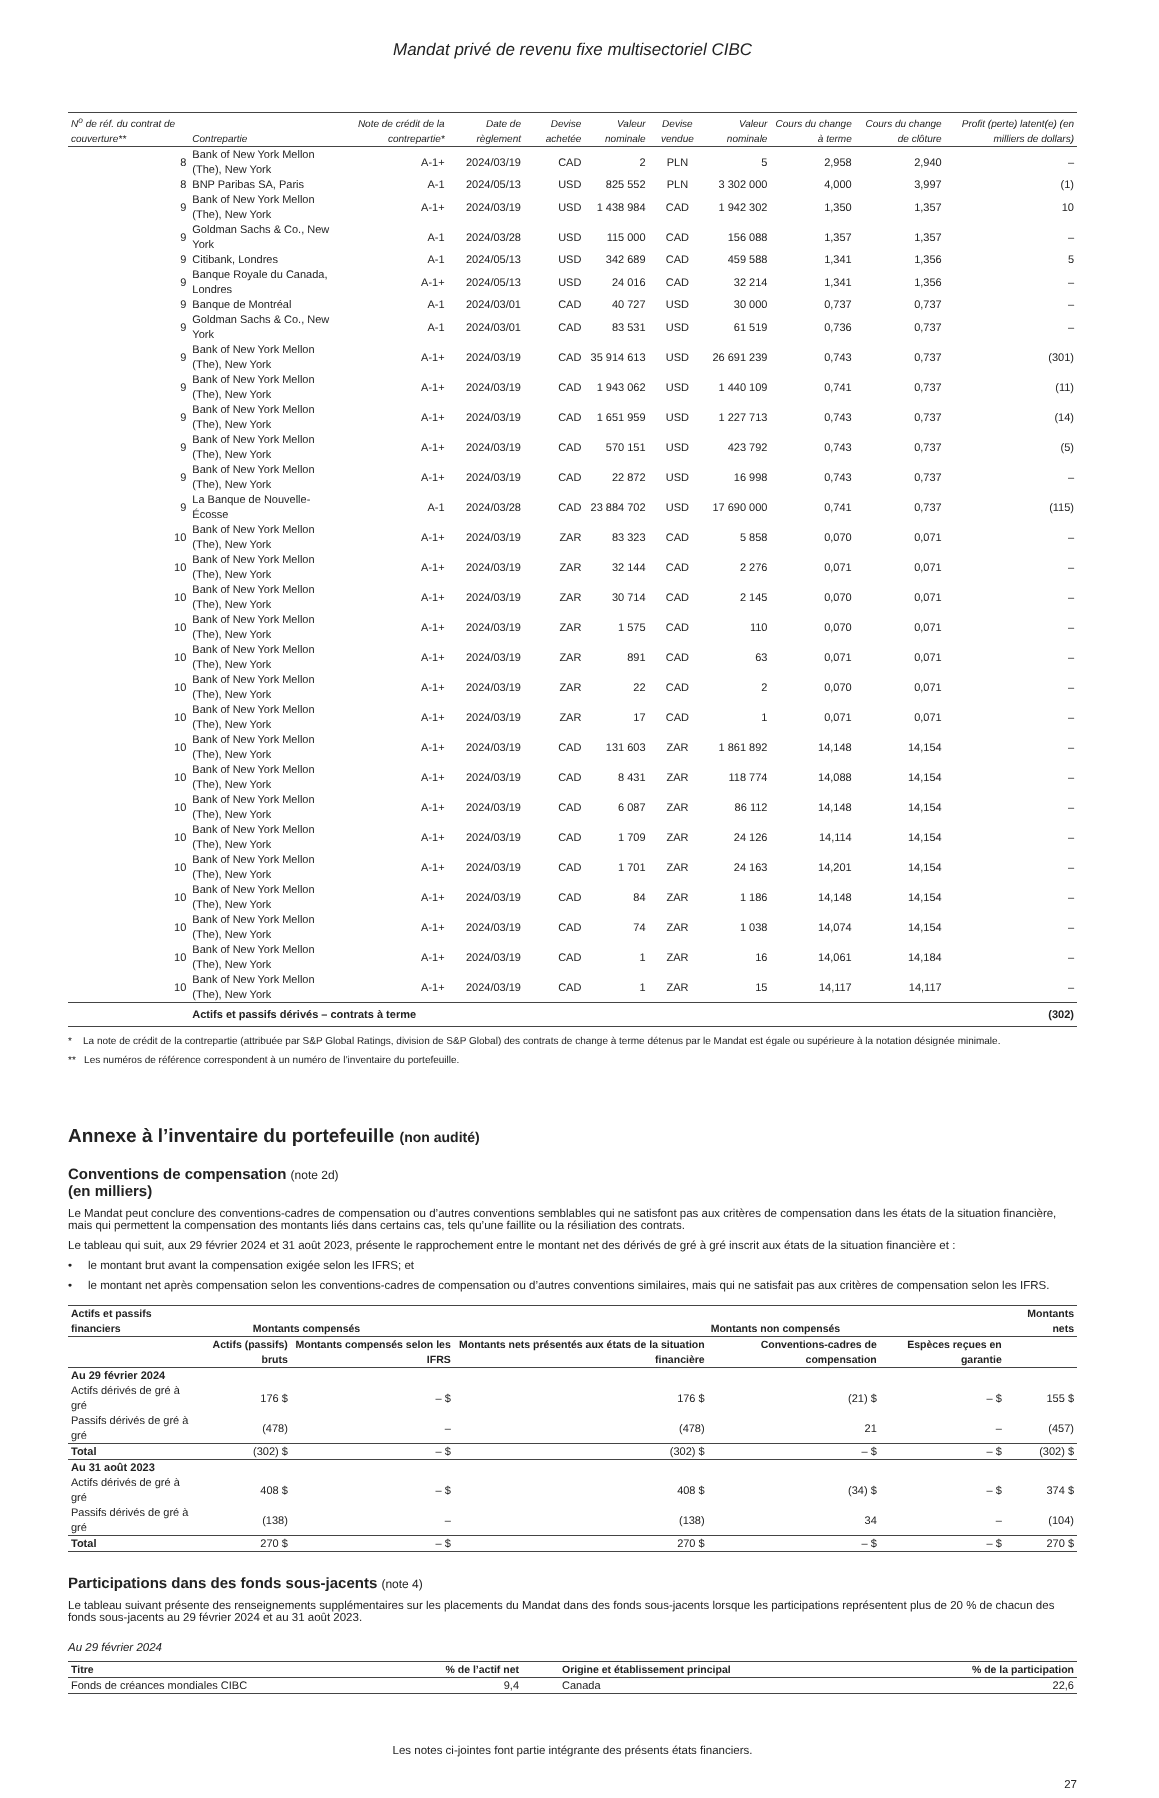Mandat privé de revenu fixe multisectoriel CIBC
| N<sup>o</sup> de réf. du contrat de couverture** | Contrepartie | Note de crédit de la contrepartie* | Date de règlement | Devise achetée | Valeur nominale | Devise vendue | Valeur nominale | Cours du change à terme | Cours du change de clôture | Profit (perte) latent(e) (en milliers de dollars) |
| --- | --- | --- | --- | --- | --- | --- | --- | --- | --- | --- |
| 8 | Bank of New York Mellon (The), New York | A-1+ | 2024/03/19 | CAD | 2 | PLN | 5 | 2,958 | 2,940 | – |
| 8 | BNP Paribas SA, Paris | A-1 | 2024/05/13 | USD | 825 552 | PLN | 3 302 000 | 4,000 | 3,997 | (1) |
| 9 | Bank of New York Mellon (The), New York | A-1+ | 2024/03/19 | USD | 1 438 984 | CAD | 1 942 302 | 1,350 | 1,357 | 10 |
| 9 | Goldman Sachs & Co., New York | A-1 | 2024/03/28 | USD | 115 000 | CAD | 156 088 | 1,357 | 1,357 | – |
| 9 | Citibank, Londres | A-1 | 2024/05/13 | USD | 342 689 | CAD | 459 588 | 1,341 | 1,356 | 5 |
| 9 | Banque Royale du Canada, Londres | A-1+ | 2024/05/13 | USD | 24 016 | CAD | 32 214 | 1,341 | 1,356 | – |
| 9 | Banque de Montréal | A-1 | 2024/03/01 | CAD | 40 727 | USD | 30 000 | 0,737 | 0,737 | – |
| 9 | Goldman Sachs & Co., New York | A-1 | 2024/03/01 | CAD | 83 531 | USD | 61 519 | 0,736 | 0,737 | – |
| 9 | Bank of New York Mellon (The), New York | A-1+ | 2024/03/19 | CAD | 35 914 613 | USD | 26 691 239 | 0,743 | 0,737 | (301) |
| 9 | Bank of New York Mellon (The), New York | A-1+ | 2024/03/19 | CAD | 1 943 062 | USD | 1 440 109 | 0,741 | 0,737 | (11) |
| 9 | Bank of New York Mellon (The), New York | A-1+ | 2024/03/19 | CAD | 1 651 959 | USD | 1 227 713 | 0,743 | 0,737 | (14) |
| 9 | Bank of New York Mellon (The), New York | A-1+ | 2024/03/19 | CAD | 570 151 | USD | 423 792 | 0,743 | 0,737 | (5) |
| 9 | Bank of New York Mellon (The), New York | A-1+ | 2024/03/19 | CAD | 22 872 | USD | 16 998 | 0,743 | 0,737 | – |
| 9 | La Banque de Nouvelle-Écosse | A-1 | 2024/03/28 | CAD | 23 884 702 | USD | 17 690 000 | 0,741 | 0,737 | (115) |
| 10 | Bank of New York Mellon (The), New York | A-1+ | 2024/03/19 | ZAR | 83 323 | CAD | 5 858 | 0,070 | 0,071 | – |
| 10 | Bank of New York Mellon (The), New York | A-1+ | 2024/03/19 | ZAR | 32 144 | CAD | 2 276 | 0,071 | 0,071 | – |
| 10 | Bank of New York Mellon (The), New York | A-1+ | 2024/03/19 | ZAR | 30 714 | CAD | 2 145 | 0,070 | 0,071 | – |
| 10 | Bank of New York Mellon (The), New York | A-1+ | 2024/03/19 | ZAR | 1 575 | CAD | 110 | 0,070 | 0,071 | – |
| 10 | Bank of New York Mellon (The), New York | A-1+ | 2024/03/19 | ZAR | 891 | CAD | 63 | 0,071 | 0,071 | – |
| 10 | Bank of New York Mellon (The), New York | A-1+ | 2024/03/19 | ZAR | 22 | CAD | 2 | 0,070 | 0,071 | – |
| 10 | Bank of New York Mellon (The), New York | A-1+ | 2024/03/19 | ZAR | 17 | CAD | 1 | 0,071 | 0,071 | – |
| 10 | Bank of New York Mellon (The), New York | A-1+ | 2024/03/19 | CAD | 131 603 | ZAR | 1 861 892 | 14,148 | 14,154 | – |
| 10 | Bank of New York Mellon (The), New York | A-1+ | 2024/03/19 | CAD | 8 431 | ZAR | 118 774 | 14,088 | 14,154 | – |
| 10 | Bank of New York Mellon (The), New York | A-1+ | 2024/03/19 | CAD | 6 087 | ZAR | 86 112 | 14,148 | 14,154 | – |
| 10 | Bank of New York Mellon (The), New York | A-1+ | 2024/03/19 | CAD | 1 709 | ZAR | 24 126 | 14,114 | 14,154 | – |
| 10 | Bank of New York Mellon (The), New York | A-1+ | 2024/03/19 | CAD | 1 701 | ZAR | 24 163 | 14,201 | 14,154 | – |
| 10 | Bank of New York Mellon (The), New York | A-1+ | 2024/03/19 | CAD | 84 | ZAR | 1 186 | 14,148 | 14,154 | – |
| 10 | Bank of New York Mellon (The), New York | A-1+ | 2024/03/19 | CAD | 74 | ZAR | 1 038 | 14,074 | 14,154 | – |
| 10 | Bank of New York Mellon (The), New York | A-1+ | 2024/03/19 | CAD | 1 | ZAR | 16 | 14,061 | 14,184 | – |
| 10 | Bank of New York Mellon (The), New York | A-1+ | 2024/03/19 | CAD | 1 | ZAR | 15 | 14,117 | 14,117 | – |
| | Actifs et passifs dérivés – contrats à terme | | | | | | | | | (302) |
* La note de crédit de la contrepartie (attribuée par S&P Global Ratings, division de S&P Global) des contrats de change à terme détenus par le Mandat est égale ou supérieure à la notation désignée minimale.
** Les numéros de référence correspondent à un numéro de l’inventaire du portefeuille.
Annexe à l’inventaire du portefeuille (non audité)
Conventions de compensation (note 2d)
(en milliers)
Le Mandat peut conclure des conventions-cadres de compensation ou d’autres conventions semblables qui ne satisfont pas aux critères de compensation dans les états de la situation financière, mais qui permettent la compensation des montants liés dans certains cas, tels qu’une faillite ou la résiliation des contrats.
Le tableau qui suit, aux 29 février 2024 et 31 août 2023, présente le rapprochement entre le montant net des dérivés de gré à gré inscrit aux états de la situation financière et :
• le montant brut avant la compensation exigée selon les IFRS; et
• le montant net après compensation selon les conventions-cadres de compensation ou d’autres conventions similaires, mais qui ne satisfait pas aux critères de compensation selon les IFRS.
| Actifs et passifs financiers | Montants compensés | | | Montants non compensés | | Montants nets |
| --- | --- | --- | --- | --- | --- | --- |
| | Actifs (passifs) bruts | Montants compensés selon les IFRS | Montants nets présentés aux états de la situation financière | Conventions-cadres de compensation | Espèces reçues en garantie | |
| Au 29 février 2024 | | | | | | |
| Actifs dérivés de gré à gré | 176 $ | – $ | 176 $ | (21) $ | – $ | 155 $ |
| Passifs dérivés de gré à gré | (478) | – | (478) | 21 | – | (457) |
| Total | (302) $ | – $ | (302) $ | – $ | – $ | (302) $ |
| Au 31 août 2023 | | | | | | |
| Actifs dérivés de gré à gré | 408 $ | – $ | 408 $ | (34) $ | – $ | 374 $ |
| Passifs dérivés de gré à gré | (138) | – | (138) | 34 | – | (104) |
| Total | 270 $ | – $ | 270 $ | – $ | – $ | 270 $ |
Participations dans des fonds sous-jacents (note 4)
Le tableau suivant présente des renseignements supplémentaires sur les placements du Mandat dans des fonds sous-jacents lorsque les participations représentent plus de 20 % de chacun des fonds sous-jacents au 29 février 2024 et au 31 août 2023.
Au 29 février 2024
| Titre | % de l’actif net | Origine et établissement principal | % de la participation |
| --- | --- | --- | --- |
| Fonds de créances mondiales CIBC | 9,4 | Canada | 22,6 |
Les notes ci-jointes font partie intégrante des présents états financiers.
27